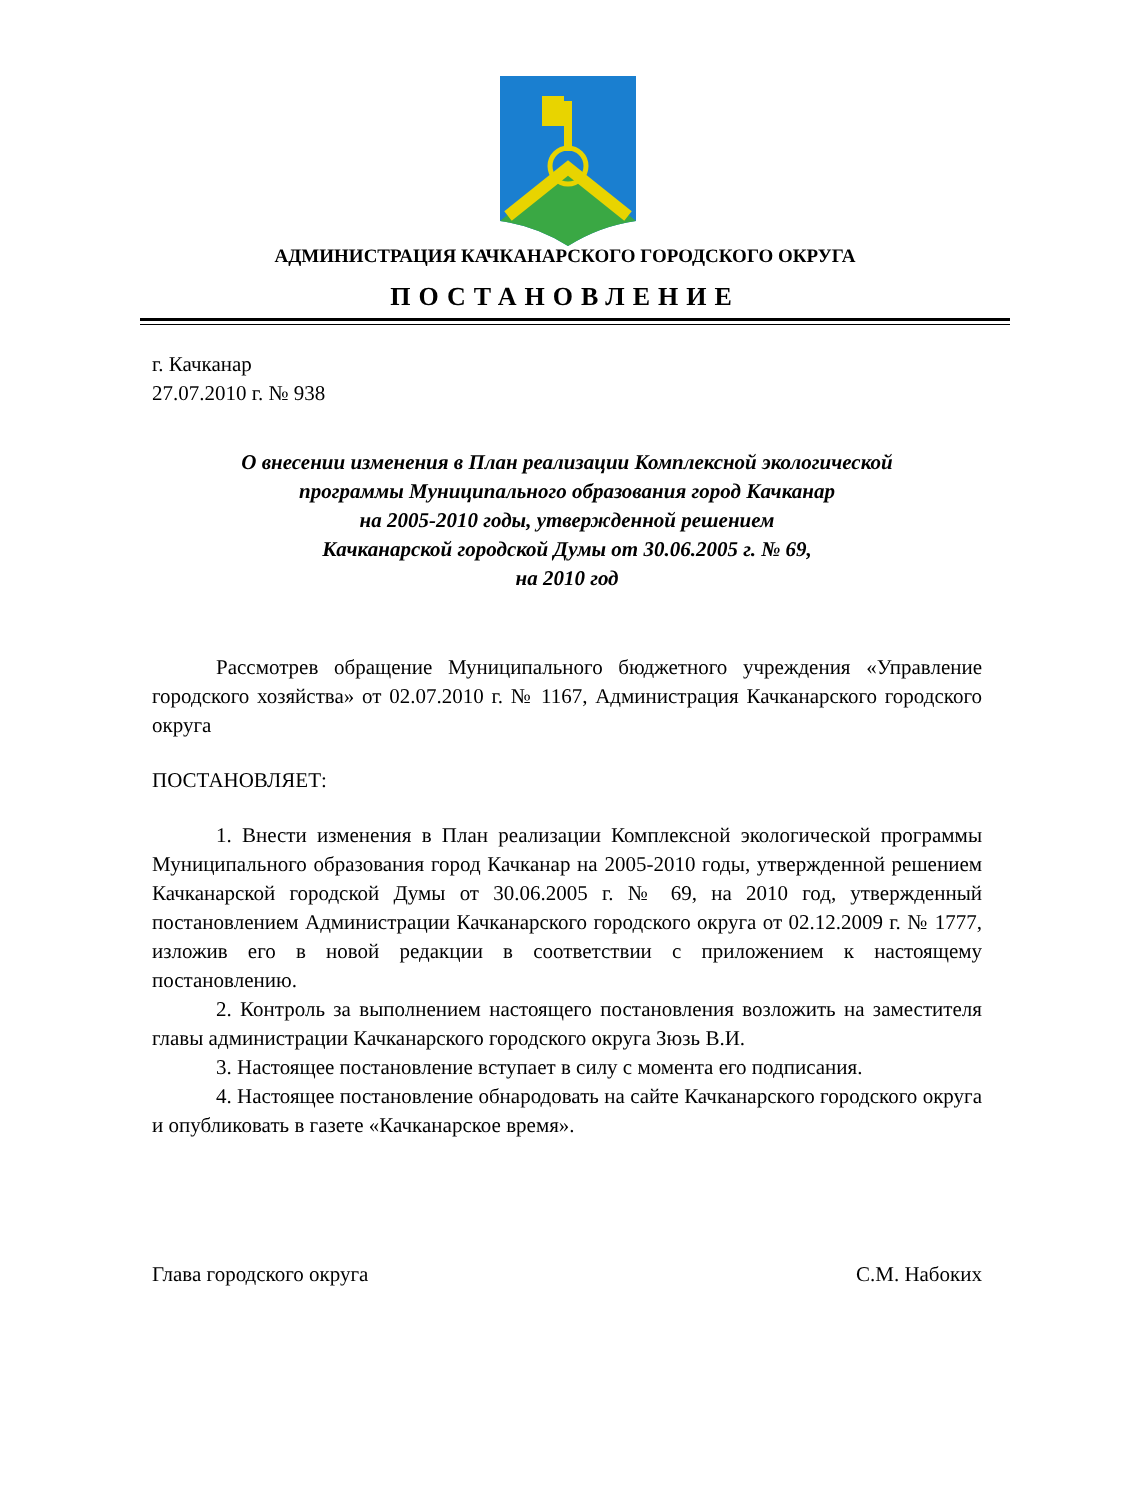АДМИНИСТРАЦИЯ КАЧКАНАРСКОГО ГОРОДСКОГО ОКРУГА
ПОСТАНОВЛЕНИЕ
г. Качканар
27.07.2010 г. № 938
О внесении изменения в План реализации Комплексной экологической
программы Муниципального образования город Качканар
на 2005-2010 годы, утвержденной решением
Качканарской городской Думы от 30.06.2005 г. № 69,
на 2010 год
Рассмотрев обращение Муниципального бюджетного учреждения «Управление городского хозяйства» от 02.07.2010 г. № 1167, Администрация Качканарского городского округа
ПОСТАНОВЛЯЕТ:
1. Внести изменения в План реализации Комплексной экологической программы Муниципального образования город Качканар на 2005-2010 годы, утвержденной решением Качканарской городской Думы от 30.06.2005 г. № 69, на 2010 год, утвержденный постановлением Администрации Качканарского городского округа от 02.12.2009 г. № 1777, изложив его в новой редакции в соответствии с приложением к настоящему постановлению.
2. Контроль за выполнением настоящего постановления возложить на заместителя главы администрации Качканарского городского округа Зюзь В.И.
3. Настоящее постановление вступает в силу с момента его подписания.
4. Настоящее постановление обнародовать на сайте Качканарского городского округа и опубликовать в газете «Качканарское время».
Глава городского округа С.М. Набоких